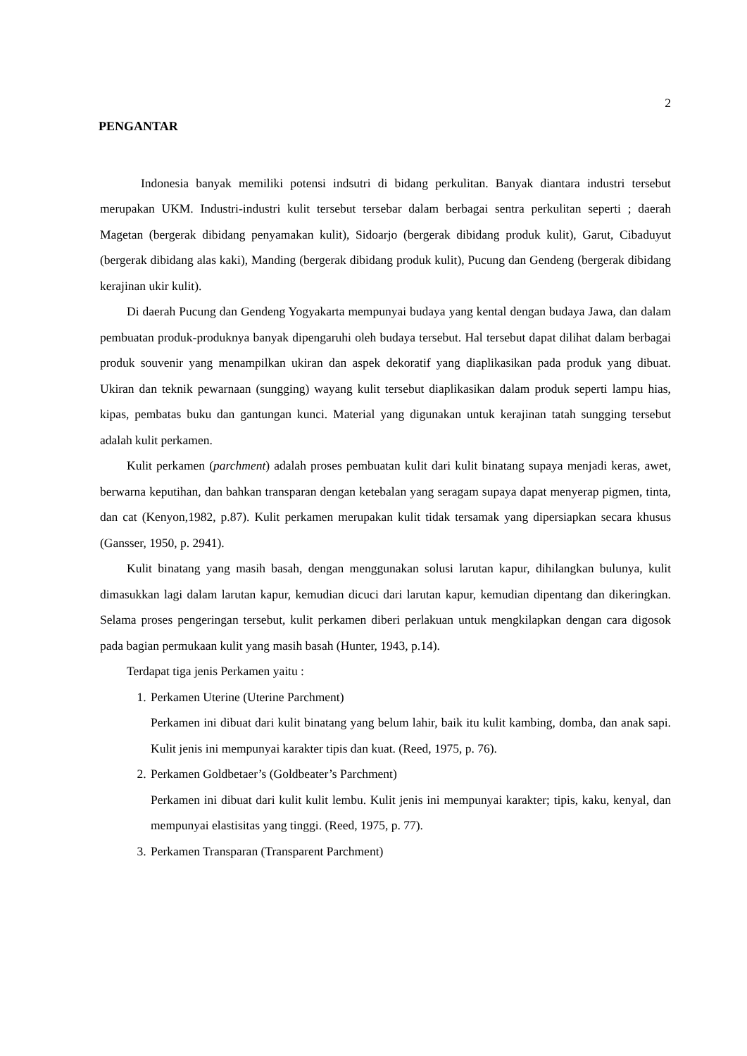2
PENGANTAR
Indonesia banyak memiliki potensi indsutri di bidang perkulitan. Banyak diantara industri tersebut merupakan UKM. Industri-industri kulit tersebut tersebar dalam berbagai sentra perkulitan seperti ; daerah Magetan (bergerak dibidang penyamakan kulit), Sidoarjo (bergerak dibidang produk kulit), Garut, Cibaduyut (bergerak dibidang alas kaki), Manding (bergerak dibidang produk kulit), Pucung dan Gendeng (bergerak dibidang kerajinan ukir kulit).
Di daerah Pucung dan Gendeng Yogyakarta mempunyai budaya yang kental dengan budaya Jawa, dan dalam pembuatan produk-produknya banyak dipengaruhi oleh budaya tersebut. Hal tersebut dapat dilihat dalam berbagai produk souvenir yang menampilkan ukiran dan aspek dekoratif yang diaplikasikan pada produk yang dibuat. Ukiran dan teknik pewarnaan (sungging) wayang kulit tersebut diaplikasikan dalam produk seperti lampu hias, kipas, pembatas buku dan gantungan kunci. Material yang digunakan untuk kerajinan tatah sungging tersebut adalah kulit perkamen.
Kulit perkamen (parchment) adalah proses pembuatan kulit dari kulit binatang supaya menjadi keras, awet, berwarna keputihan, dan bahkan transparan dengan ketebalan yang seragam supaya dapat menyerap pigmen, tinta, dan cat (Kenyon,1982, p.87). Kulit perkamen merupakan kulit tidak tersamak yang dipersiapkan secara khusus (Gansser, 1950, p. 2941).
Kulit binatang yang masih basah, dengan menggunakan solusi larutan kapur, dihilangkan bulunya, kulit dimasukkan lagi dalam larutan kapur, kemudian dicuci dari larutan kapur, kemudian dipentang dan dikeringkan. Selama proses pengeringan tersebut, kulit perkamen diberi perlakuan untuk mengkilapkan dengan cara digosok pada bagian permukaan kulit yang masih basah (Hunter, 1943, p.14).
Terdapat tiga jenis Perkamen yaitu :
1. Perkamen Uterine (Uterine Parchment)
Perkamen ini dibuat dari kulit binatang yang belum lahir, baik itu kulit kambing, domba, dan anak sapi. Kulit jenis ini mempunyai karakter tipis dan kuat. (Reed, 1975, p. 76).
2. Perkamen Goldbetaer’s (Goldbeater’s Parchment)
Perkamen ini dibuat dari kulit kulit lembu. Kulit jenis ini mempunyai karakter; tipis, kaku, kenyal, dan mempunyai elastisitas yang tinggi. (Reed, 1975, p. 77).
3. Perkamen Transparan (Transparent Parchment)